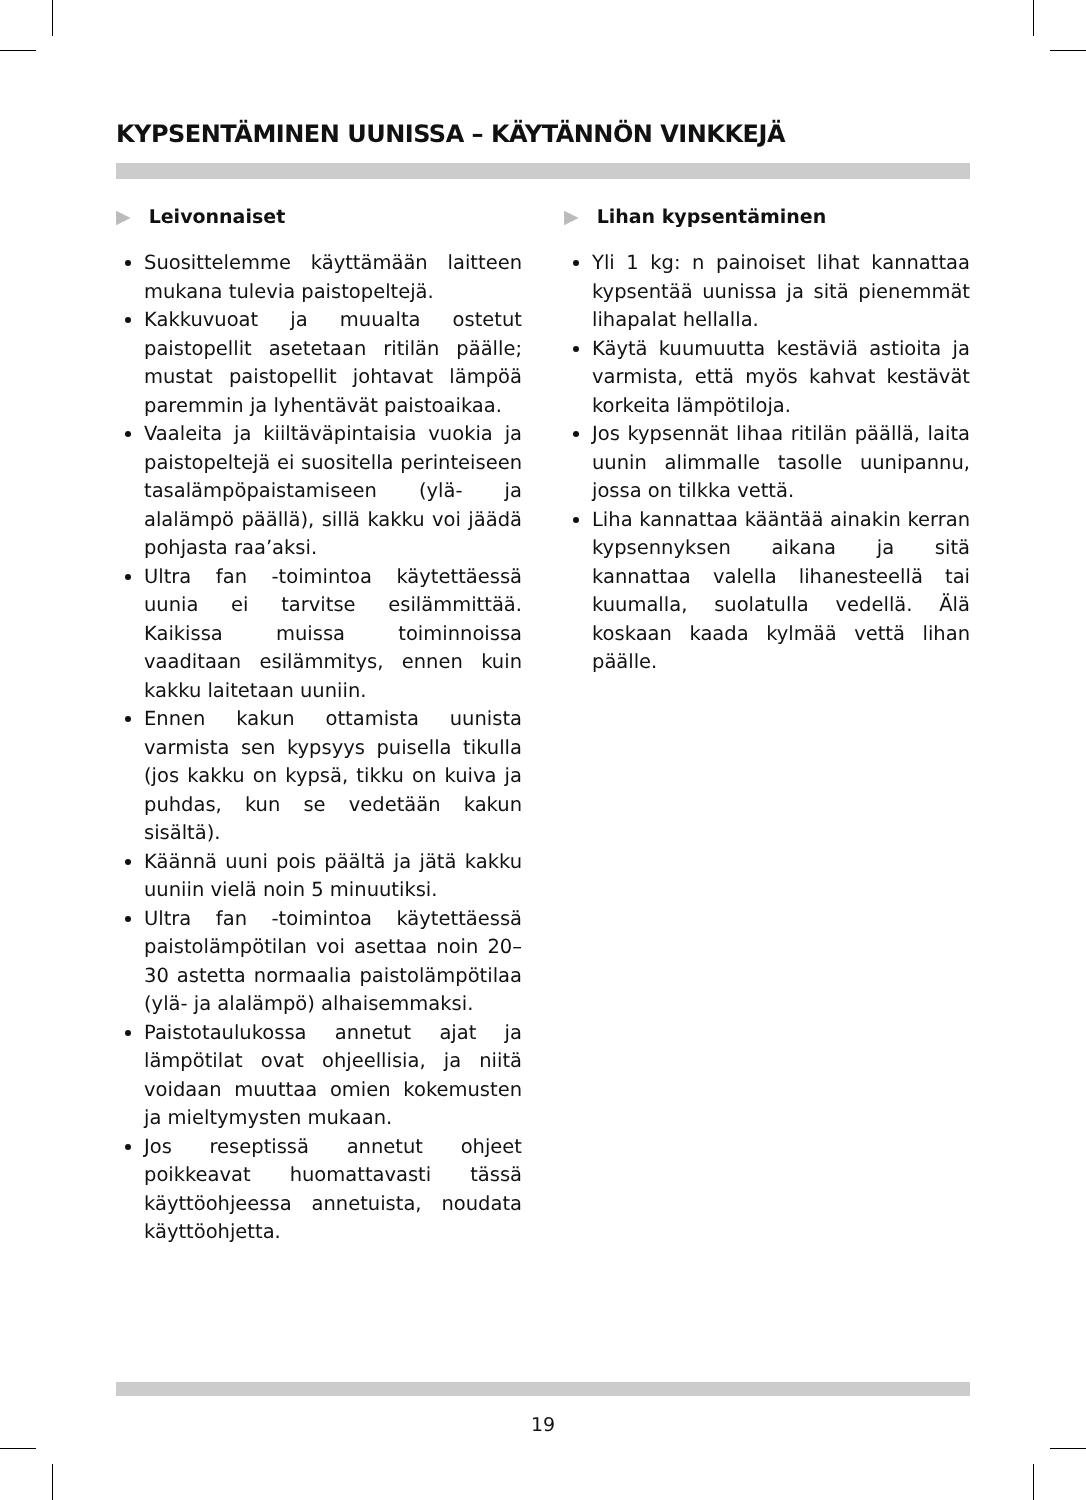KYPSENTÄMINEN UUNISSA – KÄYTÄNNÖN VINKKEJÄ
▶ Leivonnaiset
Suosittelemme käyttämään laitteen mukana tulevia paistopeltejä.
Kakkuvuoat ja muualta ostetut paistopellit asetetaan ritilän päälle; mustat paistopellit johtavat lämpöä paremmin ja lyhentävät paistoaikaa.
Vaaleita ja kiiltäväpintaisia vuokia ja paistopeltejä ei suositella perinteiseen tasalämpöpaistamiseen (ylä- ja alalämpö päällä), sillä kakku voi jäädä pohjasta raa’aksi.
Ultra fan -toimintoa käytettäessä uunia ei tarvitse esilämmittää. Kaikissa muissa toiminnoissa vaaditaan esilämmitys, ennen kuin kakku laitetaan uuniin.
Ennen kakun ottamista uunista varmista sen kypsyys puisella tikulla (jos kakku on kypsä, tikku on kuiva ja puhdas, kun se vedetään kakun sisältä).
Käännä uuni pois päältä ja jätä kakku uuniin vielä noin 5 minuutiksi.
Ultra fan -toimintoa käytettäessä paistolämpötilan voi asettaa noin 20–30 astetta normaalia paistolämpötilaa (ylä- ja alalämpö) alhaisemmaksi.
Paistotaulukossa annetut ajat ja lämpötilat ovat ohjeellisia, ja niitä voidaan muuttaa omien kokemusten ja mieltymysten mukaan.
Jos reseptissä annetut ohjeet poikkeavat huomattavasti tässä käyttöohjeessa annetuista, noudata käyttöohjetta.
▶ Lihan kypsentäminen
Yli 1 kg: n painoiset lihat kannattaa kypsentää uunissa ja sitä pienemmät lihapalat hellalla.
Käytä kuumuutta kestäviä astioita ja varmista, että myös kahvat kestävät korkeita lämpötiloja.
Jos kypsennät lihaa ritilän päällä, laita uunin alimmalle tasolle uunipannu, jossa on tilkka vettä.
Liha kannattaa kääntää ainakin kerran kypsennyksen aikana ja sitä kannattaa valella lihanesteellä tai kuumalla, suolatulla vedellä. Älä koskaan kaada kylmää vettä lihan päälle.
19